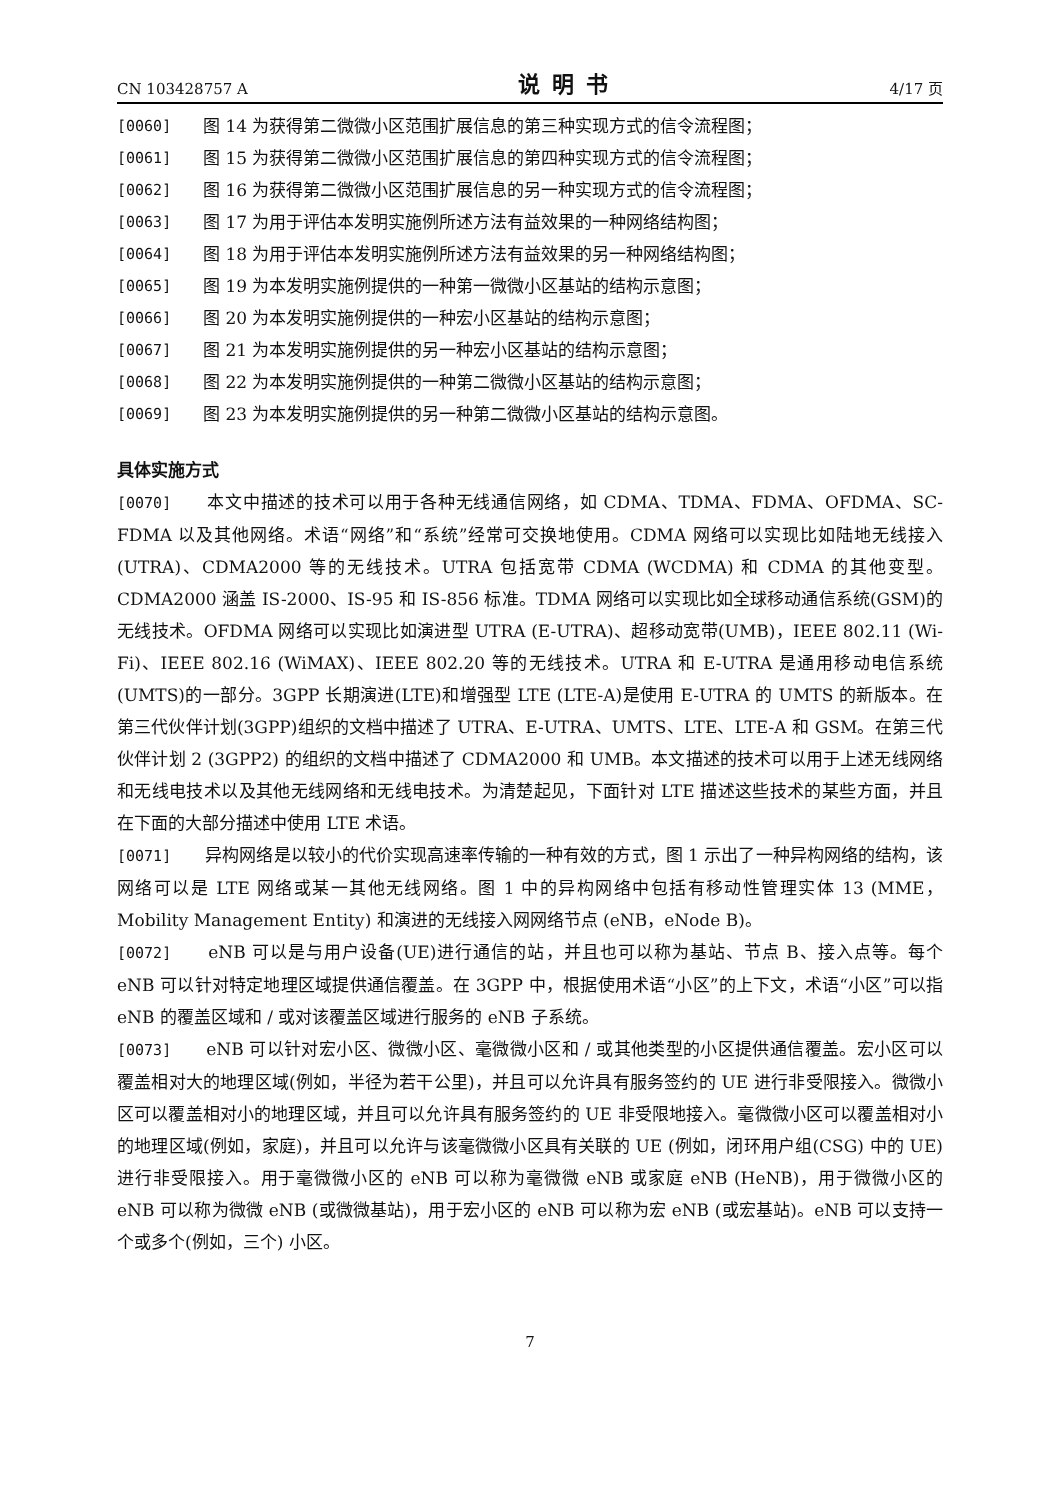CN 103428757 A 说明书 4/17 页
[0060] 图 14 为获得第二微微小区范围扩展信息的第三种实现方式的信令流程图；
[0061] 图 15 为获得第二微微小区范围扩展信息的第四种实现方式的信令流程图；
[0062] 图 16 为获得第二微微小区范围扩展信息的另一种实现方式的信令流程图；
[0063] 图 17 为用于评估本发明实施例所述方法有益效果的一种网络结构图；
[0064] 图 18 为用于评估本发明实施例所述方法有益效果的另一种网络结构图；
[0065] 图 19 为本发明实施例提供的一种第一微微小区基站的结构示意图；
[0066] 图 20 为本发明实施例提供的一种宏小区基站的结构示意图；
[0067] 图 21 为本发明实施例提供的另一种宏小区基站的结构示意图；
[0068] 图 22 为本发明实施例提供的一种第二微微小区基站的结构示意图；
[0069] 图 23 为本发明实施例提供的另一种第二微微小区基站的结构示意图。
具体实施方式
[0070]　　本文中描述的技术可以用于各种无线通信网络，如 CDMA、TDMA、FDMA、OFDMA、SC-FDMA 以及其他网络。术语“网络”和“系统”经常可交换地使用。CDMA 网络可以实现比如陆地无线接入(UTRA)、CDMA2000 等的无线技术。UTRA 包括宽带 CDMA (WCDMA) 和 CDMA 的其他变型。CDMA2000 涵盖 IS-2000、IS-95 和 IS-856 标准。TDMA 网络可以实现比如全球移动通信系统(GSM)的无线技术。OFDMA 网络可以实现比如演进型 UTRA (E-UTRA)、超移动宽带(UMB)，IEEE 802.11 (Wi-Fi)、IEEE 802.16 (WiMAX)、IEEE 802.20 等的无线技术。UTRA 和 E-UTRA 是通用移动电信系统(UMTS)的一部分。3GPP 长期演进(LTE)和增强型 LTE (LTE-A)是使用 E-UTRA 的 UMTS 的新版本。在第三代伙伴计划(3GPP)组织的文档中描述了 UTRA、E-UTRA、UMTS、LTE、LTE-A 和 GSM。在第三代伙伴计划 2 (3GPP2) 的组织的文档中描述了 CDMA2000 和 UMB。本文描述的技术可以用于上述无线网络和无线电技术以及其他无线网络和无线电技术。为清楚起见，下面针对 LTE 描述这些技术的某些方面，并且在下面的大部分描述中使用 LTE 术语。
[0071]　　异构网络是以较小的代价实现高速率传输的一种有效的方式，图 1 示出了一种异构网络的结构，该网络可以是 LTE 网络或某一其他无线网络。图 1 中的异构网络中包括有移动性管理实体 13 (MME，Mobility Management Entity) 和演进的无线接入网网络节点 (eNB，eNode B)。
[0072]　　eNB 可以是与用户设备(UE)进行通信的站，并且也可以称为基站、节点 B、接入点等。每个 eNB 可以针对特定地理区域提供通信覆盖。在 3GPP 中，根据使用术语“小区”的上下文，术语“小区”可以指 eNB 的覆盖区域和 / 或对该覆盖区域进行服务的 eNB 子系统。
[0073]　　eNB 可以针对宏小区、微微小区、毫微微小区和 / 或其他类型的小区提供通信覆盖。宏小区可以覆盖相对大的地理区域(例如，半径为若干公里)，并且可以允许具有服务签约的 UE 进行非受限接入。微微小区可以覆盖相对小的地理区域，并且可以允许具有服务签约的 UE 非受限地接入。毫微微小区可以覆盖相对小的地理区域(例如，家庭)，并且可以允许与该毫微微小区具有关联的 UE (例如，闭环用户组(CSG) 中的 UE) 进行非受限接入。用于毫微微小区的 eNB 可以称为毫微微 eNB 或家庭 eNB (HeNB)，用于微微小区的 eNB 可以称为微微 eNB (或微微基站)，用于宏小区的 eNB 可以称为宏 eNB (或宏基站)。eNB 可以支持一个或多个(例如，三个) 小区。
7